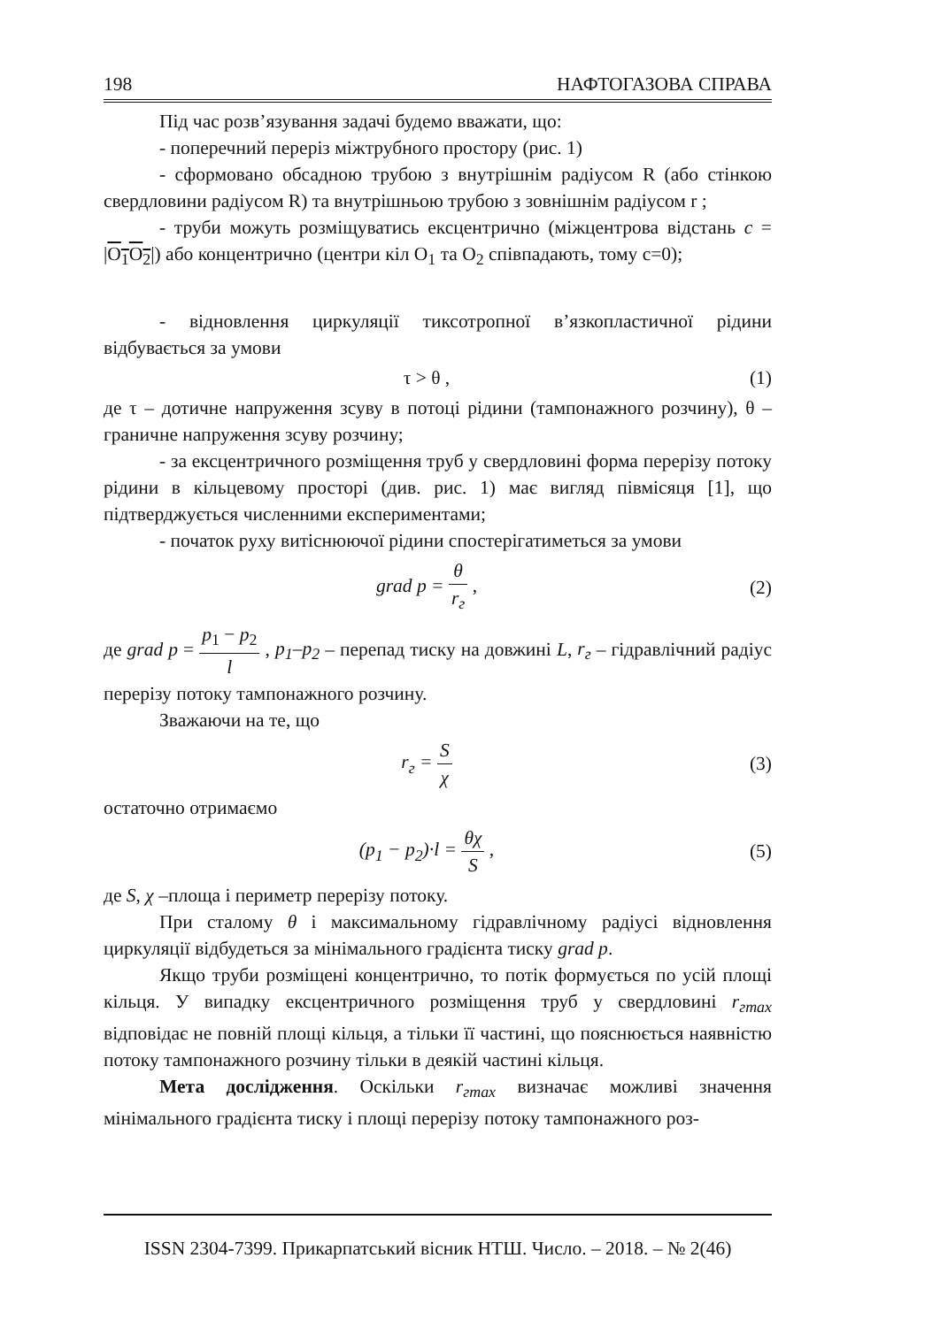198 НАФТОГАЗОВА СПРАВА
Під час розв’язування задачі будемо вважати, що:
- поперечний переріз міжтрубного простору (рис. 1)
- сформовано обсадною трубою з внутрішнім радіусом R (або стінкою свердловини радіусом R) та внутрішньою трубою з зовнішнім радіусом r ;
- труби можуть розміщуватись ексцентрично (міжцентрова відстань c = |O<sub>1</sub>O<sub>2</sub>|) або концентрично (центри кіл O<sub>1</sub> та O<sub>2</sub> співпадають, тому c=0);
- відновлення циркуляції тиксотропної в’язкопластичної рідини відбувається за умови
τ > θ , (1)
де τ – дотичне напруження зсуву в потоці рідини (тампонажного розчину), θ – граничне напруження зсуву розчину;
- за ексцентричного розміщення труб у свердловині форма перерізу потоку рідини в кільцевому просторі (див. рис. 1) має вигляд півмісяця [1], що підтверджується численними експериментами;
- початок руху витіснюючої рідини спостерігатиметься за умови
grad p = θ r<sub>г</sub> , (2)
де grad p = p<sub>1</sub> − p<sub>2</sub> l , p<sub>1</sub>–p<sub>2</sub> – перепад тиску на довжині L, r<sub>г</sub> – гідравлічний радіус перерізу потоку тампонажного розчину.
Зважаючи на те, що
r<sub>г</sub> = S χ (3)
остаточно отримаємо
(p<sub>1</sub> − p<sub>2</sub>)·l = θχ S , (5)
де S, χ –площа і периметр перерізу потоку.
При сталому θ і максимальному гідравлічному радіусі відновлення циркуляції відбудеться за мінімального градієнта тиску grad p.
Якщо труби розміщені концентрично, то потік формується по усій площі кільця. У випадку ексцентричного розміщення труб у свердловині r<sub>гmax</sub> відповідає не повній площі кільця, а тільки її частині, що пояснюється наявністю потоку тампонажного розчину тільки в деякій частині кільця.
Мета дослідження. Оскільки r<sub>гmax</sub> визначає можливі значення мінімального градієнта тиску і площі перерізу потоку тампонажного роз-
ISSN 2304-7399. Прикарпатський вісник НТШ. Число. – 2018. – № 2(46)